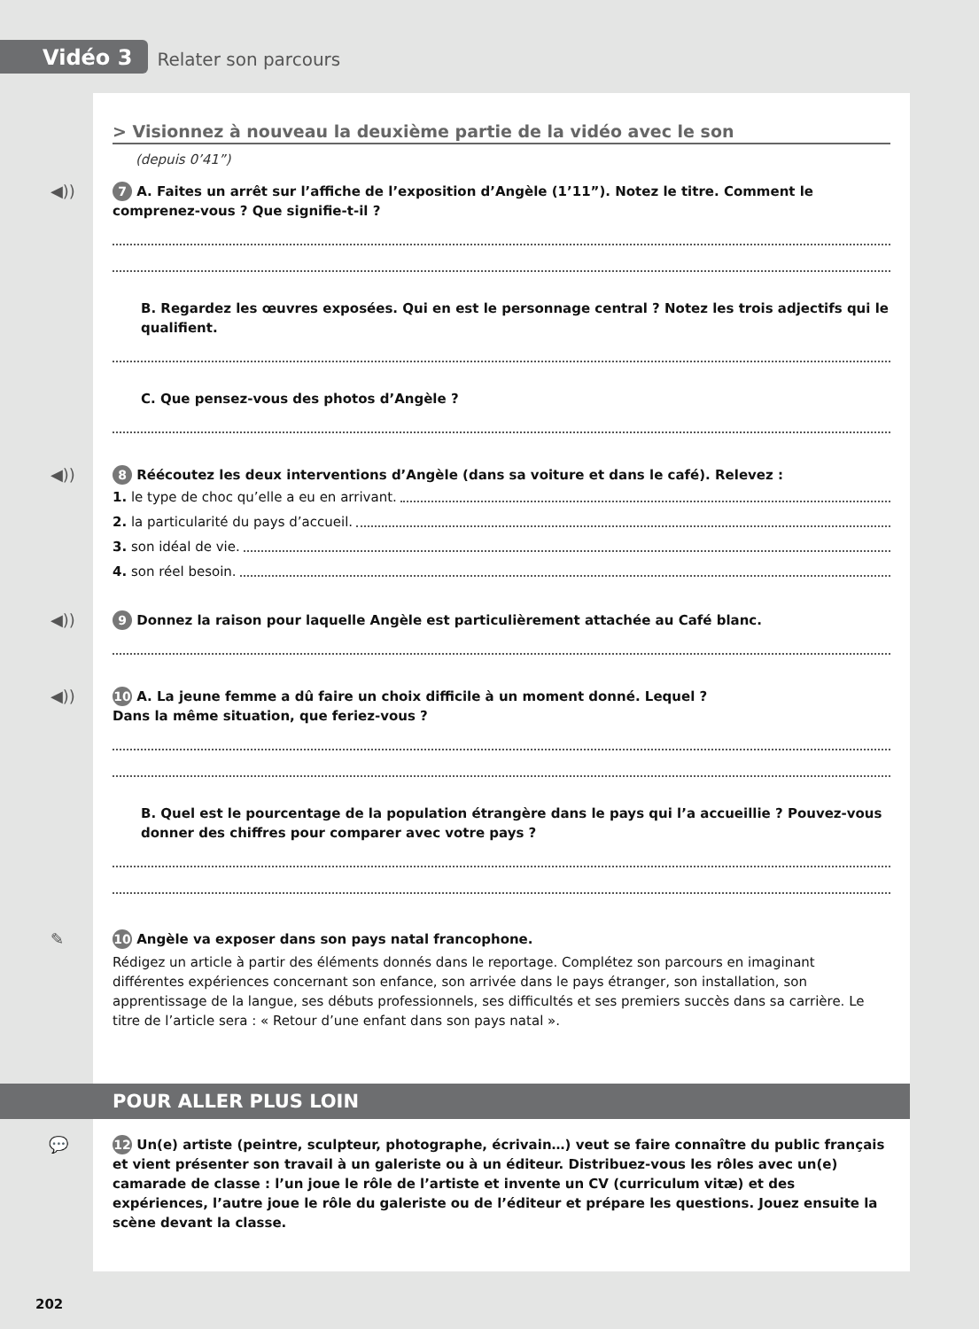Vidéo 3
Relater son parcours
> Visionnez à nouveau la deuxième partie de la vidéo avec le son
(depuis 0’41”)
◀)) 7 A. Faites un arrêt sur l’affiche de l’exposition d’Angèle (1’11”). Notez le titre. Comment le comprenez-vous ? Que signifie-t-il ?
B. Regardez les œuvres exposées. Qui en est le personnage central ? Notez les trois adjectifs qui le qualifient.
C. Que pensez-vous des photos d’Angèle ?
◀)) 8 Réécoutez les deux interventions d’Angèle (dans sa voiture et dans le café). Relevez :
1. le type de choc qu’elle a eu en arrivant.
2. la particularité du pays d’accueil.
3. son idéal de vie.
4. son réel besoin.
◀)) 9 Donnez la raison pour laquelle Angèle est particulièrement attachée au Café blanc.
◀)) 10 A. La jeune femme a dû faire un choix difficile à un moment donné. Lequel ?
Dans la même situation, que feriez-vous ?
B. Quel est le pourcentage de la population étrangère dans le pays qui l’a accueillie ? Pouvez-vous donner des chiffres pour comparer avec votre pays ?
✎ 10 Angèle va exposer dans son pays natal francophone.
Rédigez un article à partir des éléments donnés dans le reportage. Complétez son parcours en imaginant différentes expériences concernant son enfance, son arrivée dans le pays étranger, son installation, son apprentissage de la langue, ses débuts professionnels, ses difficultés et ses premiers succès dans sa carrière. Le titre de l’article sera : « Retour d’une enfant dans son pays natal ».
POUR ALLER PLUS LOIN
💬 12 Un(e) artiste (peintre, sculpteur, photographe, écrivain…) veut se faire connaître du public français et vient présenter son travail à un galeriste ou à un éditeur. Distribuez-vous les rôles avec un(e) camarade de classe : l’un joue le rôle de l’artiste et invente un CV (curriculum vitæ) et des expériences, l’autre joue le rôle du galeriste ou de l’éditeur et prépare les questions. Jouez ensuite la scène devant la classe.
202